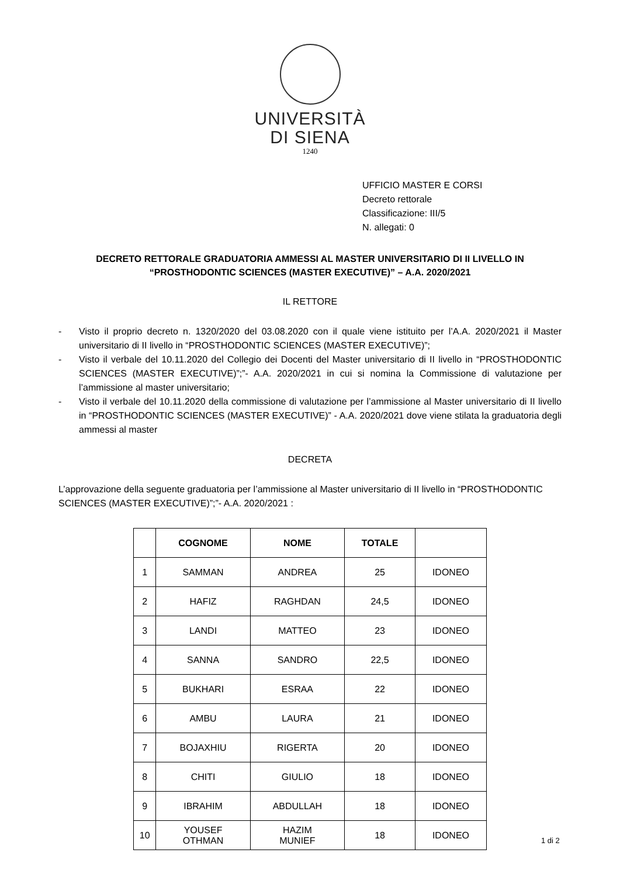UNIVERSITÀ
DI SIENA
1240
UFFICIO MASTER E CORSI
Decreto rettorale
Classificazione: III/5
N. allegati: 0
DECRETO RETTORALE GRADUATORIA AMMESSI AL MASTER UNIVERSITARIO DI II LIVELLO IN
“PROSTHODONTIC SCIENCES (MASTER EXECUTIVE)” – A.A. 2020/2021
IL RETTORE
- Visto il proprio decreto n. 1320/2020 del 03.08.2020 con il quale viene istituito per l’A.A. 2020/2021 il Master universitario di II livello in “PROSTHODONTIC SCIENCES (MASTER EXECUTIVE)”;
- Visto il verbale del 10.11.2020 del Collegio dei Docenti del Master universitario di II livello in “PROSTHODONTIC SCIENCES (MASTER EXECUTIVE)”;”- A.A. 2020/2021 in cui si nomina la Commissione di valutazione per l’ammissione al master universitario;
- Visto il verbale del 10.11.2020 della commissione di valutazione per l’ammissione al Master universitario di II livello in “PROSTHODONTIC SCIENCES (MASTER EXECUTIVE)” - A.A. 2020/2021 dove viene stilata la graduatoria degli ammessi al master
DECRETA
L’approvazione della seguente graduatoria per l’ammissione al Master universitario di II livello in “PROSTHODONTIC SCIENCES (MASTER EXECUTIVE)”;”- A.A. 2020/2021 :
| | COGNOME | NOME | TOTALE | |
| --- | --- | --- | --- | --- |
| 1 | SAMMAN | ANDREA | 25 | IDONEO |
| 2 | HAFIZ | RAGHDAN | 24,5 | IDONEO |
| 3 | LANDI | MATTEO | 23 | IDONEO |
| 4 | SANNA | SANDRO | 22,5 | IDONEO |
| 5 | BUKHARI | ESRAA | 22 | IDONEO |
| 6 | AMBU | LAURA | 21 | IDONEO |
| 7 | BOJAXHIU | RIGERTA | 20 | IDONEO |
| 8 | CHITI | GIULIO | 18 | IDONEO |
| 9 | IBRAHIM | ABDULLAH | 18 | IDONEO |
| 10 | YOUSEF OTHMAN | HAZIM MUNIEF | 18 | IDONEO |
1 di 2